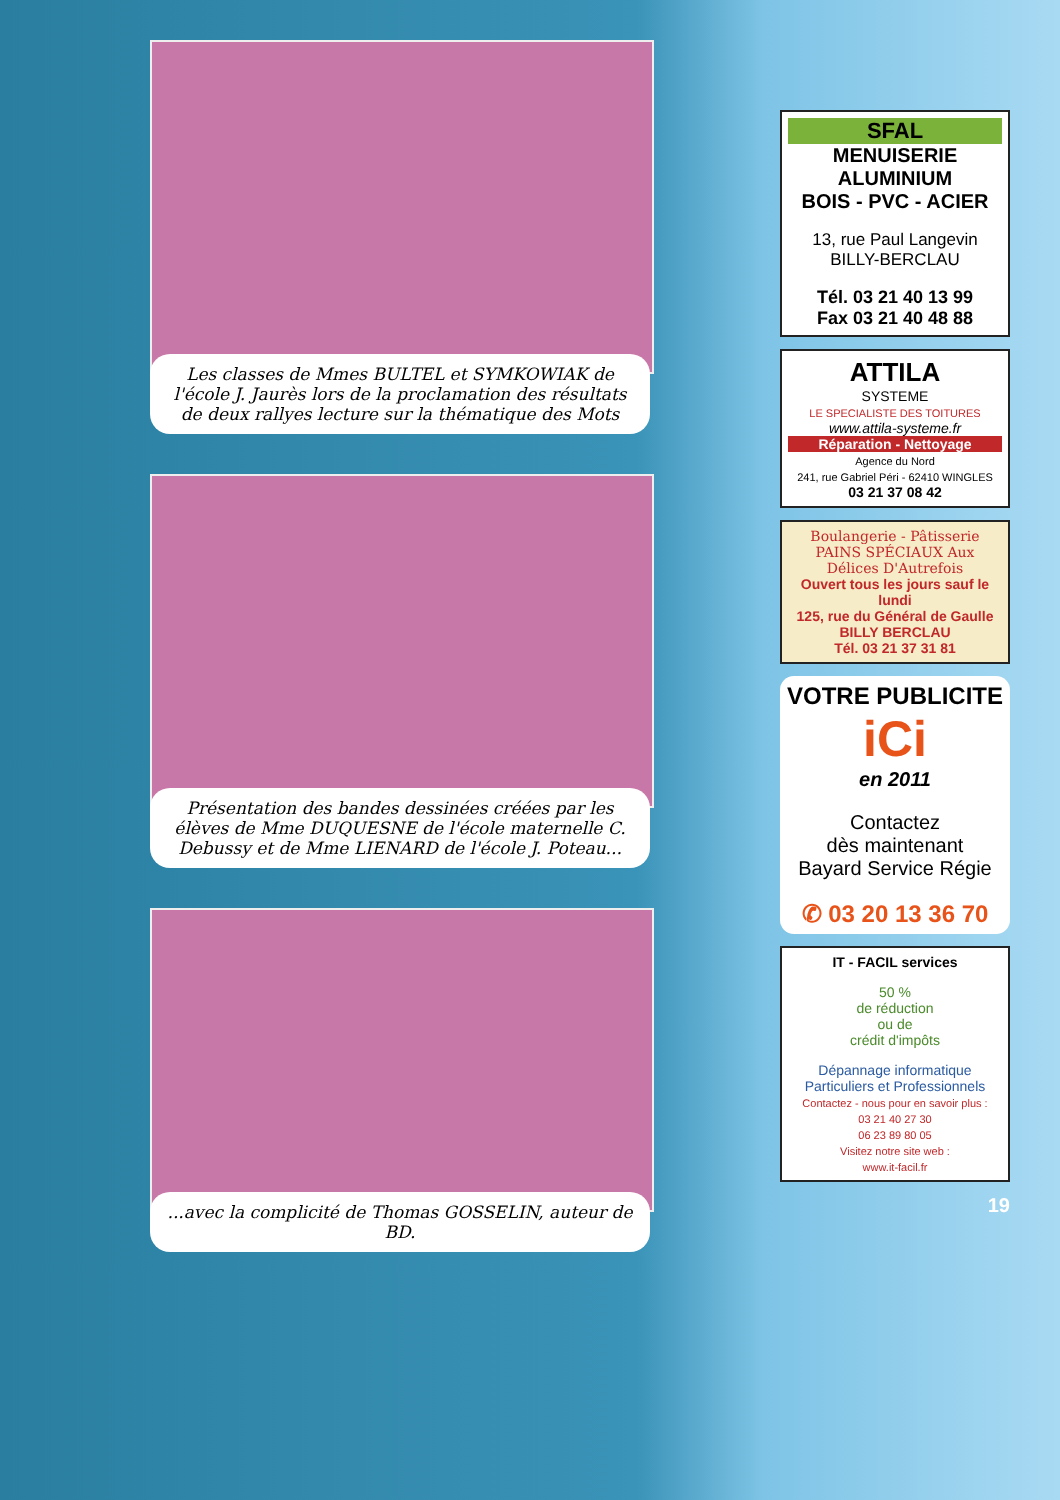Les classes de Mmes BULTEL et SYMKOWIAK de l'école J. Jaurès lors de la proclamation des résultats de deux rallyes lecture sur la thématique des Mots
Présentation des bandes dessinées créées par les élèves de Mme DUQUESNE de l'école maternelle C. Debussy et de Mme LIENARD de l'école J. Poteau...
...avec la complicité de Thomas GOSSELIN, auteur de BD.
SFAL
MENUISERIE ALUMINIUM
BOIS - PVC - ACIER
13, rue Paul Langevin
BILLY-BERCLAU
Tél. 03 21 40 13 99
Fax 03 21 40 48 88
ATTILA
SYSTEME
LE SPECIALISTE DES TOITURES
www.attila-systeme.fr
Réparation - Nettoyage
Agence du Nord
241, rue Gabriel Péri - 62410 WINGLES
03 21 37 08 42
Boulangerie - Pâtisserie
PAINS SPÉCIAUX Aux Délices D'Autrefois
Ouvert tous les jours sauf le lundi
125, rue du Général de Gaulle
BILLY BERCLAU
Tél. 03 21 37 31 81
VOTRE PUBLICITE
iCi
en 2011
Contactez
dès maintenant
Bayard Service Régie
✆ 03 20 13 36 70
IT - FACIL services
50 %
de réduction
ou de
crédit d'impôts
Dépannage informatique
Particuliers et Professionnels
Contactez - nous pour en savoir plus :
03 21 40 27 30
06 23 89 80 05
Visitez notre site web :
www.it-facil.fr
19